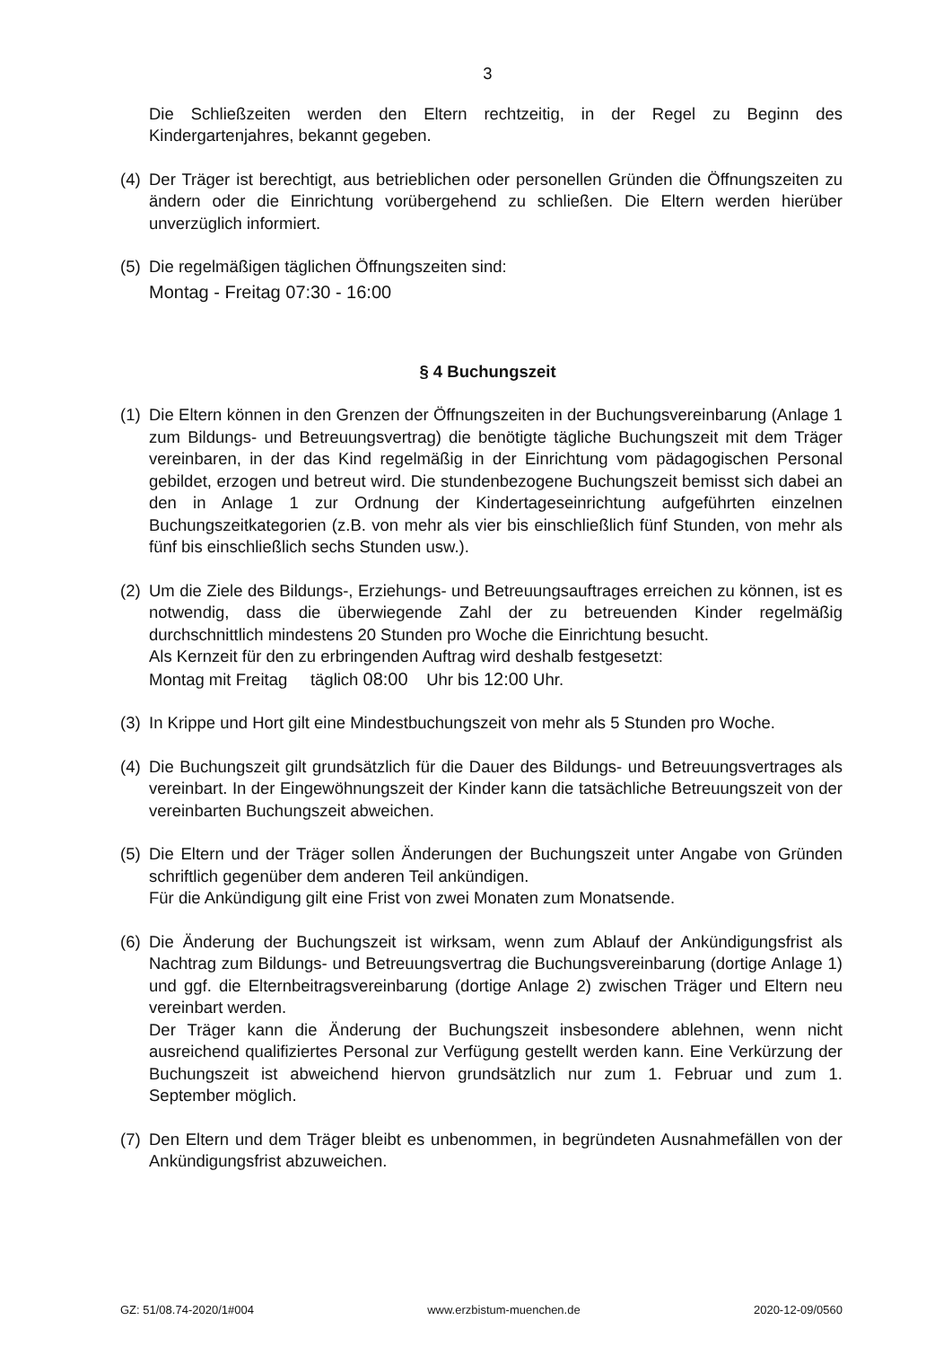3
Die Schließzeiten werden den Eltern rechtzeitig, in der Regel zu Beginn des Kindergartenjahres, bekannt gegeben.
(4)
Der Träger ist berechtigt, aus betrieblichen oder personellen Gründen die Öffnungszeiten zu ändern oder die Einrichtung vorübergehend zu schließen. Die Eltern werden hierüber unverzüglich informiert.
(5)
Die regelmäßigen täglichen Öffnungszeiten sind:
Montag - Freitag 07:30 - 16:00
§ 4 Buchungszeit
(1)
Die Eltern können in den Grenzen der Öffnungszeiten in der Buchungsvereinbarung (Anlage 1 zum Bildungs- und Betreuungsvertrag) die benötigte tägliche Buchungszeit mit dem Träger vereinbaren, in der das Kind regelmäßig in der Einrichtung vom pädagogischen Personal gebildet, erzogen und betreut wird. Die stundenbezogene Buchungszeit bemisst sich dabei an den in Anlage 1 zur Ordnung der Kindertageseinrichtung aufgeführten einzelnen Buchungszeitkategorien (z.B. von mehr als vier bis einschließlich fünf Stunden, von mehr als fünf bis einschließlich sechs Stunden usw.).
(2)
Um die Ziele des Bildungs-, Erziehungs- und Betreuungsauftrages erreichen zu können, ist es notwendig, dass die überwiegende Zahl der zu betreuenden Kinder regelmäßig durchschnittlich mindestens 20 Stunden pro Woche die Einrichtung besucht.
Als Kernzeit für den zu erbringenden Auftrag wird deshalb festgesetzt:
Montag mit Freitag täglich 08:00 Uhr bis 12:00 Uhr.
(3)
In Krippe und Hort gilt eine Mindestbuchungszeit von mehr als 5 Stunden pro Woche.
(4)
Die Buchungszeit gilt grundsätzlich für die Dauer des Bildungs- und Betreuungsvertrages als vereinbart. In der Eingewöhnungszeit der Kinder kann die tatsächliche Betreuungszeit von der vereinbarten Buchungszeit abweichen.
(5)
Die Eltern und der Träger sollen Änderungen der Buchungszeit unter Angabe von Gründen schriftlich gegenüber dem anderen Teil ankündigen.
Für die Ankündigung gilt eine Frist von zwei Monaten zum Monatsende.
(6)
Die Änderung der Buchungszeit ist wirksam, wenn zum Ablauf der Ankündigungsfrist als Nachtrag zum Bildungs- und Betreuungsvertrag die Buchungsvereinbarung (dortige Anlage 1) und ggf. die Elternbeitragsvereinbarung (dortige Anlage 2) zwischen Träger und Eltern neu vereinbart werden.
Der Träger kann die Änderung der Buchungszeit insbesondere ablehnen, wenn nicht ausreichend qualifiziertes Personal zur Verfügung gestellt werden kann. Eine Verkürzung der Buchungszeit ist abweichend hiervon grundsätzlich nur zum 1. Februar und zum 1. September möglich.
(7)
Den Eltern und dem Träger bleibt es unbenommen, in begründeten Ausnahmefällen von der Ankündigungsfrist abzuweichen.
GZ: 51/08.74-2020/1#004 www.erzbistum-muenchen.de 2020-12-09/0560